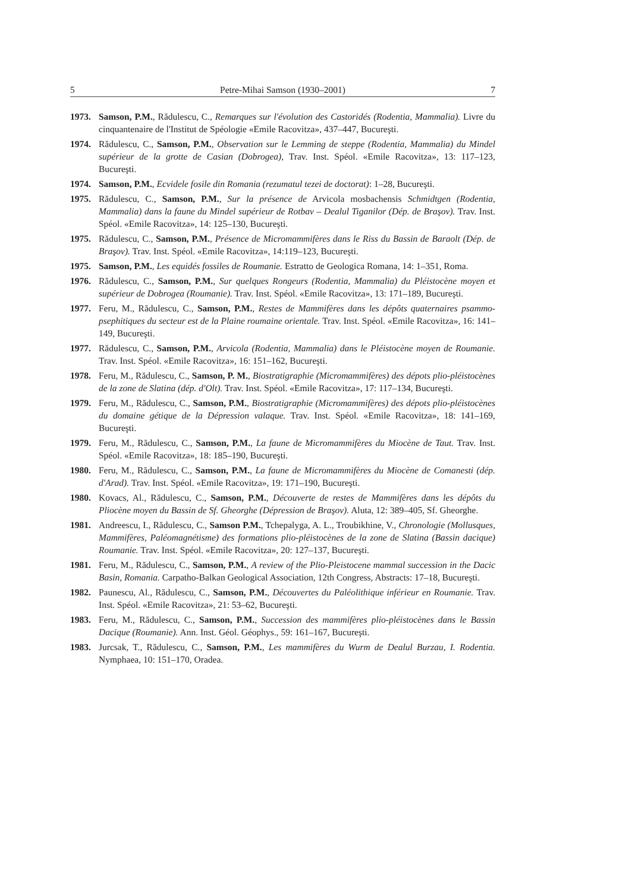5 Petre-Mihai Samson (1930–2001) 7
1973. Samson, P.M., Rădulescu, C., Remarques sur l'évolution des Castoridés (Rodentia, Mammalia). Livre du cinquantenaire de l'Institut de Spéologie «Emile Racovitza», 437–447, Bucureşti.
1974. Rădulescu, C., Samson, P.M., Observation sur le Lemming de steppe (Rodentia, Mammalia) du Mindel supérieur de la grotte de Casian (Dobrogea), Trav. Inst. Spéol. «Emile Racovitza», 13: 117–123, Bucureşti.
1974. Samson, P.M., Ecvidele fosile din Romania (rezumatul tezei de doctorat): 1–28, Bucureşti.
1975. Rădulescu, C., Samson, P.M., Sur la présence de Arvicola mosbachensis Schmidtgen (Rodentia, Mammalia) dans la faune du Mindel supérieur de Rotbav – Dealul Tiganilor (Dép. de Braşov). Trav. Inst. Spéol. «Emile Racovitza», 14: 125–130, Bucureşti.
1975. Rădulescu, C., Samson, P.M., Présence de Micromammifères dans le Riss du Bassin de Baraolt (Dép. de Braşov). Trav. Inst. Spéol. «Emile Racovitza», 14:119–123, Bucureşti.
1975. Samson, P.M., Les equidés fossiles de Roumanie. Estratto de Geologica Romana, 14: 1–351, Roma.
1976. Rădulescu, C., Samson, P.M., Sur quelques Rongeurs (Rodentia, Mammalia) du Pléistocène moyen et supérieur de Dobrogea (Roumanie). Trav. Inst. Spéol. «Emile Racovitza», 13: 171–189, Bucureşti.
1977. Feru, M., Rădulescu, C., Samson, P.M., Restes de Mammifères dans les dépôts quaternaires psammo-psephitiques du secteur est de la Plaine roumaine orientale. Trav. Inst. Spéol. «Emile Racovitza», 16: 141–149, Bucureşti.
1977. Rădulescu, C., Samson, P.M., Arvicola (Rodentia, Mammalia) dans le Pléistocène moyen de Roumanie. Trav. Inst. Spéol. «Emile Racovitza», 16: 151–162, Bucureşti.
1978. Feru, M., Rădulescu, C., Samson, P. M., Biostratigraphie (Micromammifères) des dépots plio-pléistocènes de la zone de Slatina (dép. d'Olt). Trav. Inst. Spéol. «Emile Racovitza», 17: 117–134, Bucureşti.
1979. Feru, M., Rădulescu, C., Samson, P.M., Biostratigraphie (Micromammifères) des dépots plio-pléistocènes du domaine gétique de la Dépression valaque. Trav. Inst. Spéol. «Emile Racovitza», 18: 141–169, Bucureşti.
1979. Feru, M., Rădulescu, C., Samson, P.M., La faune de Micromammifères du Miocène de Taut. Trav. Inst. Spéol. «Emile Racovitza», 18: 185–190, Bucureşti.
1980. Feru, M., Rădulescu, C., Samson, P.M., La faune de Micromammifères du Miocène de Comanesti (dép. d'Arad). Trav. Inst. Spéol. «Emile Racovitza», 19: 171–190, Bucureşti.
1980. Kovacs, Al., Rădulescu, C., Samson, P.M., Découverte de restes de Mammifères dans les dépôts du Pliocène moyen du Bassin de Sf. Gheorghe (Dépression de Braşov). Aluta, 12: 389–405, Sf. Gheorghe.
1981. Andreescu, I., Rădulescu, C., Samson P.M., Tchepalyga, A. L., Troubikhine, V., Chronologie (Mollusques, Mammifères, Paléomagnétisme) des formations plio-pléistocènes de la zone de Slatina (Bassin dacique) Roumanie. Trav. Inst. Spéol. «Emile Racovitza», 20: 127–137, Bucureşti.
1981. Feru, M., Rădulescu, C., Samson, P.M., A review of the Plio-Pleistocene mammal succession in the Dacic Basin, Romania. Carpatho-Balkan Geological Association, 12th Congress, Abstracts: 17–18, Bucureşti.
1982. Paunescu, Al., Rădulescu, C., Samson, P.M., Découvertes du Paléolithique inférieur en Roumanie. Trav. Inst. Spéol. «Emile Racovitza», 21: 53–62, Bucureşti.
1983. Feru, M., Rădulescu, C., Samson, P.M., Succession des mammifères plio-pléistocènes dans le Bassin Dacique (Roumanie). Ann. Inst. Géol. Géophys., 59: 161–167, Bucureşti.
1983. Jurcsak, T., Rădulescu, C., Samson, P.M., Les mammifères du Wurm de Dealul Burzau, I. Rodentia. Nymphaea, 10: 151–170, Oradea.